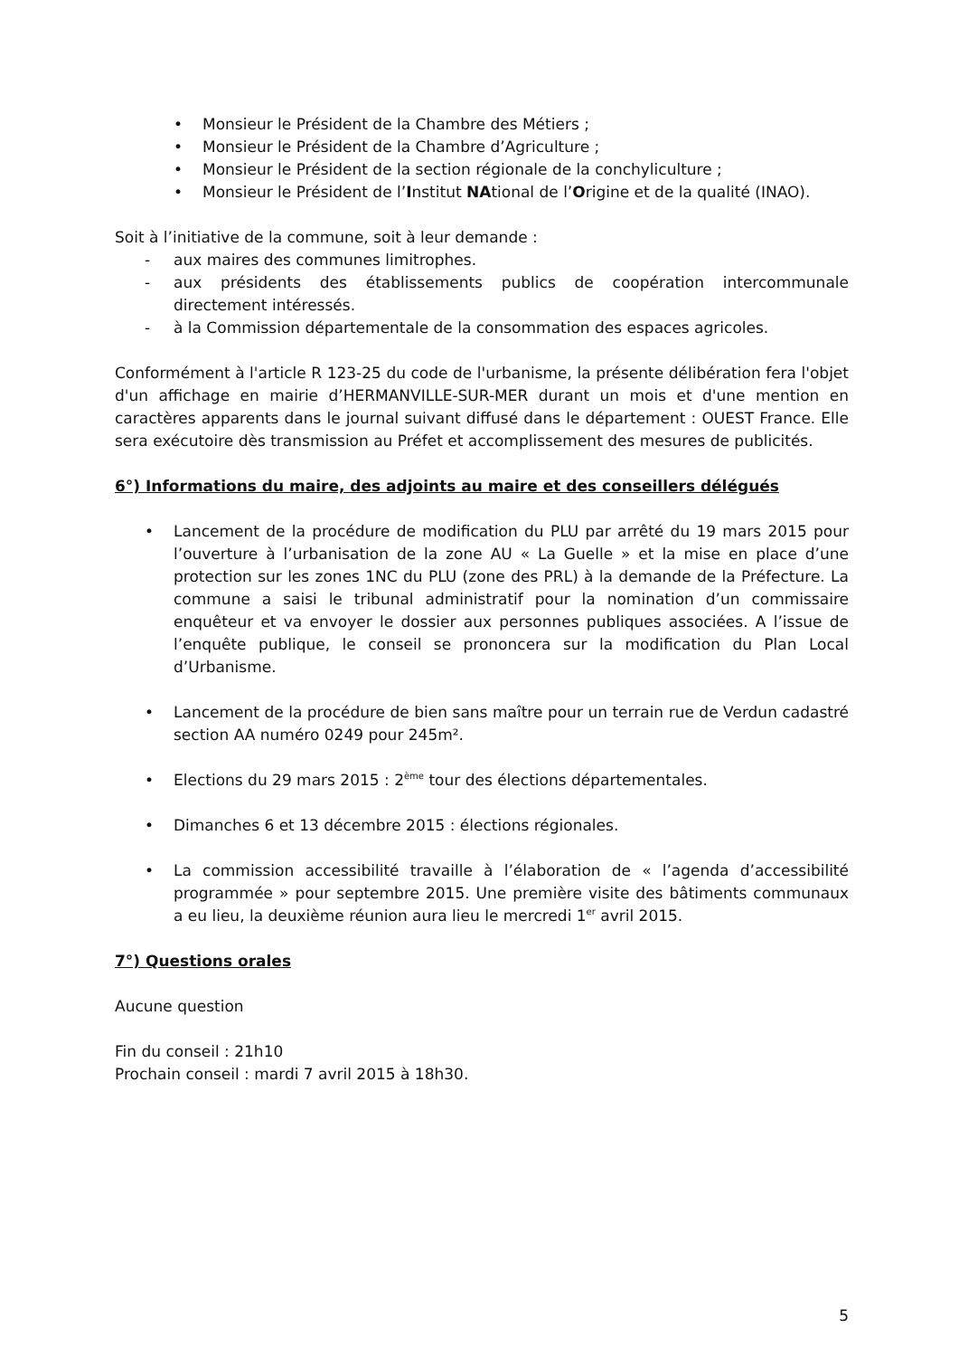• Monsieur le Président de la Chambre des Métiers ;
• Monsieur le Président de la Chambre d’Agriculture ;
• Monsieur le Président de la section régionale de la conchyliculture ;
• Monsieur le Président de l’Institut NAtional de l’Origine et de la qualité (INAO).
Soit à l’initiative de la commune, soit à leur demande :
- aux maires des communes limitrophes.
- aux présidents des établissements publics de coopération intercommunale directement intéressés.
- à la Commission départementale de la consommation des espaces agricoles.
Conformément à l'article R 123-25 du code de l'urbanisme, la présente délibération fera l'objet d'un affichage en mairie d’HERMANVILLE-SUR-MER durant un mois et d'une mention en caractères apparents dans le journal suivant diffusé dans le département : OUEST France. Elle sera exécutoire dès transmission au Préfet et accomplissement des mesures de publicités.
6°) Informations du maire, des adjoints au maire et des conseillers délégués
• Lancement de la procédure de modification du PLU par arrêté du 19 mars 2015 pour l’ouverture à l’urbanisation de la zone AU « La Guelle » et la mise en place d’une protection sur les zones 1NC du PLU (zone des PRL) à la demande de la Préfecture. La commune a saisi le tribunal administratif pour la nomination d’un commissaire enquêteur et va envoyer le dossier aux personnes publiques associées. A l’issue de l’enquête publique, le conseil se prononcera sur la modification du Plan Local d’Urbanisme.
• Lancement de la procédure de bien sans maître pour un terrain rue de Verdun cadastré section AA numéro 0249 pour 245m².
• Elections du 29 mars 2015 : 2<sup>ème</sup> tour des élections départementales.
• Dimanches 6 et 13 décembre 2015 : élections régionales.
• La commission accessibilité travaille à l’élaboration de « l’agenda d’accessibilité programmée » pour septembre 2015. Une première visite des bâtiments communaux a eu lieu, la deuxième réunion aura lieu le mercredi 1<sup>er</sup> avril 2015.
7°) Questions orales
Aucune question
Fin du conseil : 21h10
Prochain conseil : mardi 7 avril 2015 à 18h30.
5